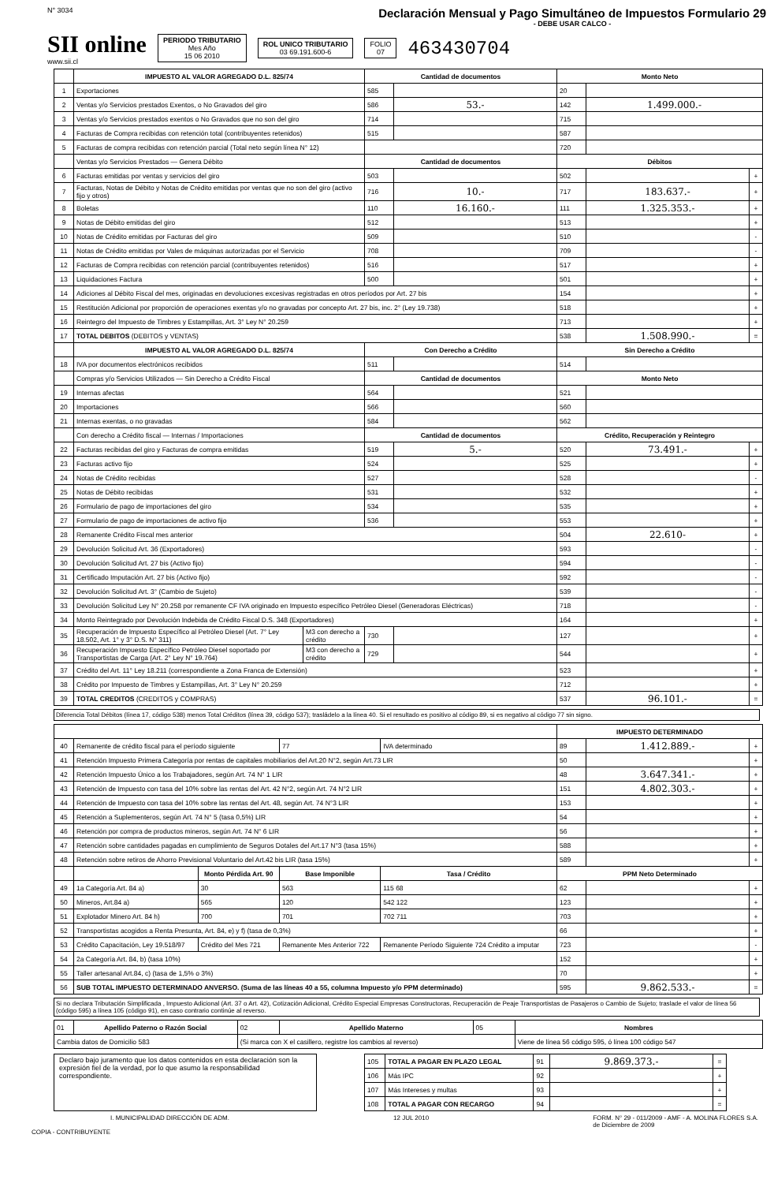N° 3034
Declaración Mensual y Pago Simultáneo de Impuestos Formulario 29
- DEBE USAR CALCO -
SII online
www.sii.cl
PERIODO TRIBUTARIO
Mes Año
15 06 2010
ROL UNICO TRIBUTARIO
03 69.191.600-6
FOLIO
07
463430704
| | IMPUESTO AL VALOR AGREGADO D.L. 825/74 | | Cantidad de documentos | | Monto Neto | | |
| --- | --- | --- | --- | --- | --- | --- | --- |
| 1 | Exportaciones | | 585 | | 20 | | |
| 2 | Ventas y/o Servicios prestados Exentos, o No Gravados del giro | | 586 | 53.- | 142 | 1.499.000.- | |
| 3 | Ventas y/o Servicios prestados exentos o No Gravados que no son del giro | | 714 | | 715 | | |
| 4 | Facturas de Compra recibidas con retención total (contribuyentes retenidos) | | 515 | | 587 | | |
| 5 | Facturas de compra recibidas con retención parcial (Total neto según línea N° 12) | | | | 720 | | |
| | Ventas y/o Servicios Prestados — Genera Débito | | Cantidad de documentos | | Débitos | | |
| 6 | Facturas emitidas por ventas y servicios del giro | | 503 | | 502 | | + |
| 7 | Facturas, Notas de Débito y Notas de Crédito emitidas por ventas que no son del giro (activo fijo y otros) | | 716 | 10.- | 717 | 183.637.- | + |
| 8 | Boletas | | 110 | 16.160.- | 111 | 1.325.353.- | + |
| 9 | Notas de Débito emitidas del giro | | 512 | | 513 | | + |
| 10 | Notas de Crédito emitidas por Facturas del giro | | 509 | | 510 | | - |
| 11 | Notas de Crédito emitidas por Vales de máquinas autorizadas por el Servicio | | 708 | | 709 | | - |
| 12 | Facturas de Compra recibidas con retención parcial (contribuyentes retenidos) | | 516 | | 517 | | + |
| 13 | Liquidaciones Factura | | 500 | | 501 | | + |
| 14 | Adiciones al Débito Fiscal del mes, originadas en devoluciones excesivas registradas en otros períodos por Art. 27 bis | | | | 154 | | + |
| 15 | Restitución Adicional por proporción de operaciones exentas y/o no gravadas por concepto Art. 27 bis, inc. 2° (Ley 19.738) | | | | 518 | | + |
| 16 | Reintegro del Impuesto de Timbres y Estampillas, Art. 3° Ley N° 20.259 | | | | 713 | | + |
| 17 | TOTAL DEBITOS (DEBITOS y VENTAS) | | | | 538 | 1.508.990.- | = |
| | IMPUESTO AL VALOR AGREGADO D.L. 825/74 | | Con Derecho a Crédito | | Sin Derecho a Crédito | | |
| 18 | IVA por documentos electrónicos recibidos | | 511 | | 514 | | |
| | Compras y/o Servicios Utilizados — Sin Derecho a Crédito Fiscal | | Cantidad de documentos | | Monto Neto | | |
| 19 | Internas afectas | | 564 | | 521 | | |
| 20 | Importaciones | | 566 | | 560 | | |
| 21 | Internas exentas, o no gravadas | | 584 | | 562 | | |
| | Con derecho a Crédito fiscal — Internas / Importaciones | | Cantidad de documentos | | Crédito, Recuperación y Reintegro | | |
| 22 | Facturas recibidas del giro y Facturas de compra emitidas | | 519 | 5.- | 520 | 73.491.- | + |
| 23 | Facturas activo fijo | | 524 | | 525 | | + |
| 24 | Notas de Crédito recibidas | | 527 | | 528 | | - |
| 25 | Notas de Débito recibidas | | 531 | | 532 | | + |
| 26 | Formulario de pago de importaciones del giro | | 534 | | 535 | | + |
| 27 | Formulario de pago de importaciones de activo fijo | | 536 | | 553 | | + |
| 28 | Remanente Crédito Fiscal mes anterior | | | | 504 | 22.610- | + |
| 29 | Devolución Solicitud Art. 36 (Exportadores) | | | | 593 | | - |
| 30 | Devolución Solicitud Art. 27 bis (Activo fijo) | | | | 594 | | - |
| 31 | Certificado Imputación Art. 27 bis (Activo fijo) | | | | 592 | | - |
| 32 | Devolución Solicitud Art. 3° (Cambio de Sujeto) | | | | 539 | | - |
| 33 | Devolución Solicitud Ley N° 20.258 por remanente CF IVA originado en Impuesto específico Petróleo Diesel (Generadoras Eléctricas) | | | | 718 | | - |
| 34 | Monto Reintegrado por Devolución Indebida de Crédito Fiscal D.S. 348 (Exportadores) | | | | 164 | | + |
| 35 | Recuperación de Impuesto Específico al Petróleo Diesel (Art. 7° Ley 18.502, Art. 1° y 3° D.S. N° 311) | M3 con derecho a crédito | 730 | | 127 | | + |
| 36 | Recuperación Impuesto Específico Petróleo Diesel soportado por Transportistas de Carga (Art. 2° Ley N° 19.764) | M3 con derecho a crédito | 729 | | 544 | | + |
| 37 | Crédito del Art. 11° Ley 18.211 (correspondiente a Zona Franca de Extensión) | | | | 523 | | + |
| 38 | Crédito por Impuesto de Timbres y Estampillas, Art. 3° Ley N° 20.259 | | | | 712 | | + |
| 39 | TOTAL CREDITOS (CREDITOS y COMPRAS) | | | | 537 | 96.101.- | = |
Diferencia Total Débitos (línea 17, código 538) menos Total Créditos (línea 39, código 537); trasládelo a la línea 40. Si el resultado es positivo al código 89, si es negativo al código 77 sin signo.
| | | | | | IMPUESTO DETERMINADO | | |
| 40 | Remanente de crédito fiscal para el período siguiente | | 77 | IVA determinado | 89 | 1.412.889.- | + |
| 41 | Retención Impuesto Primera Categoría por rentas de capitales mobiliarios del Art.20 N°2, según Art.73 LIR | | | | 50 | | + |
| 42 | Retención Impuesto Único a los Trabajadores, según Art. 74 N° 1 LIR | | | | 48 | 3.647.341.- | + |
| 43 | Retención de Impuesto con tasa del 10% sobre las rentas del Art. 42 N°2, según Art. 74 N°2 LIR | | | | 151 | 4.802.303.- | + |
| 44 | Retención de Impuesto con tasa del 10% sobre las rentas del Art. 48, según Art. 74 N°3 LIR | | | | 153 | | + |
| 45 | Retención a Suplementeros, según Art. 74 N° 5 (tasa 0,5%) LIR | | | | 54 | | + |
| 46 | Retención por compra de productos mineros, según Art. 74 N° 6 LIR | | | | 56 | | + |
| 47 | Retención sobre cantidades pagadas en cumplimiento de Seguros Dotales del Art.17 N°3 (tasa 15%) | | | | 588 | | + |
| 48 | Retención sobre retiros de Ahorro Previsional Voluntario del Art.42 bis LIR (tasa 15%) | | | | 589 | | + |
| | | Monto Pérdida Art. 90 | Base Imponible | Tasa / Crédito | PPM Neto Determinado | | |
| 49 | 1a Categoría Art. 84 a) | 30 | 563 | 115 68 | 62 | | + |
| 50 | Mineros, Art.84 a) | 565 | 120 | 542 122 | 123 | | + |
| 51 | Explotador Minero Art. 84 h) | 700 | 701 | 702 711 | 703 | | + |
| 52 | Transportistas acogidos a Renta Presunta, Art. 84, e) y f) (tasa de 0,3%) | | | | 66 | | + |
| 53 | Crédito Capacitación, Ley 19.518/97 | Crédito del Mes 721 | Remanente Mes Anterior 722 | Remanente Período Siguiente 724 Crédito a imputar | 723 | | - |
| 54 | 2a Categoría Art. 84, b) (tasa 10%) | | | | 152 | | + |
| 55 | Taller artesanal Art.84, c) (tasa de 1,5% o 3%) | | | | 70 | | + |
| 56 | SUB TOTAL IMPUESTO DETERMINADO ANVERSO. (Suma de las líneas 40 a 55, columna Impuesto y/o PPM determinado) | | | | 595 | 9.862.533.- | = |
Si no declara Tributación Simplificada , Impuesto Adicional (Art. 37 o Art. 42), Cotización Adicional, Crédito Especial Empresas Constructoras, Recuperación de Peaje Transportistas de Pasajeros o Cambio de Sujeto; traslade el valor de línea 56 (código 595) a línea 105 (código 91), en caso contrario continúe al reverso.
| 01 | Apellido Paterno o Razón Social | 02 | Apellido Materno | 05 | Nombres |
| Cambia datos de Domicilio 583 | | (Si marca con X el casillero, registre los cambios al reverso) | | | Viene de línea 56 código 595, ó línea 100 código 547 |
Declaro bajo juramento que los datos contenidos en esta declaración son la expresión fiel de la verdad, por lo que asumo la responsabilidad correspondiente.
| 105 | TOTAL A PAGAR EN PLAZO LEGAL | 91 | 9.869.373.- | = |
| 106 | Más IPC | 92 | | + |
| 107 | Más Intereses y multas | 93 | | + |
| 108 | TOTAL A PAGAR CON RECARGO | 94 | | = |
I. MUNICIPALIDAD DIRECCIÓN DE ADM. 12 JUL 2010 FORM. N° 29 - 011/2009 - AMF - A. MOLINA FLORES S.A.
de Diciembre de 2009
COPIA - CONTRIBUYENTE